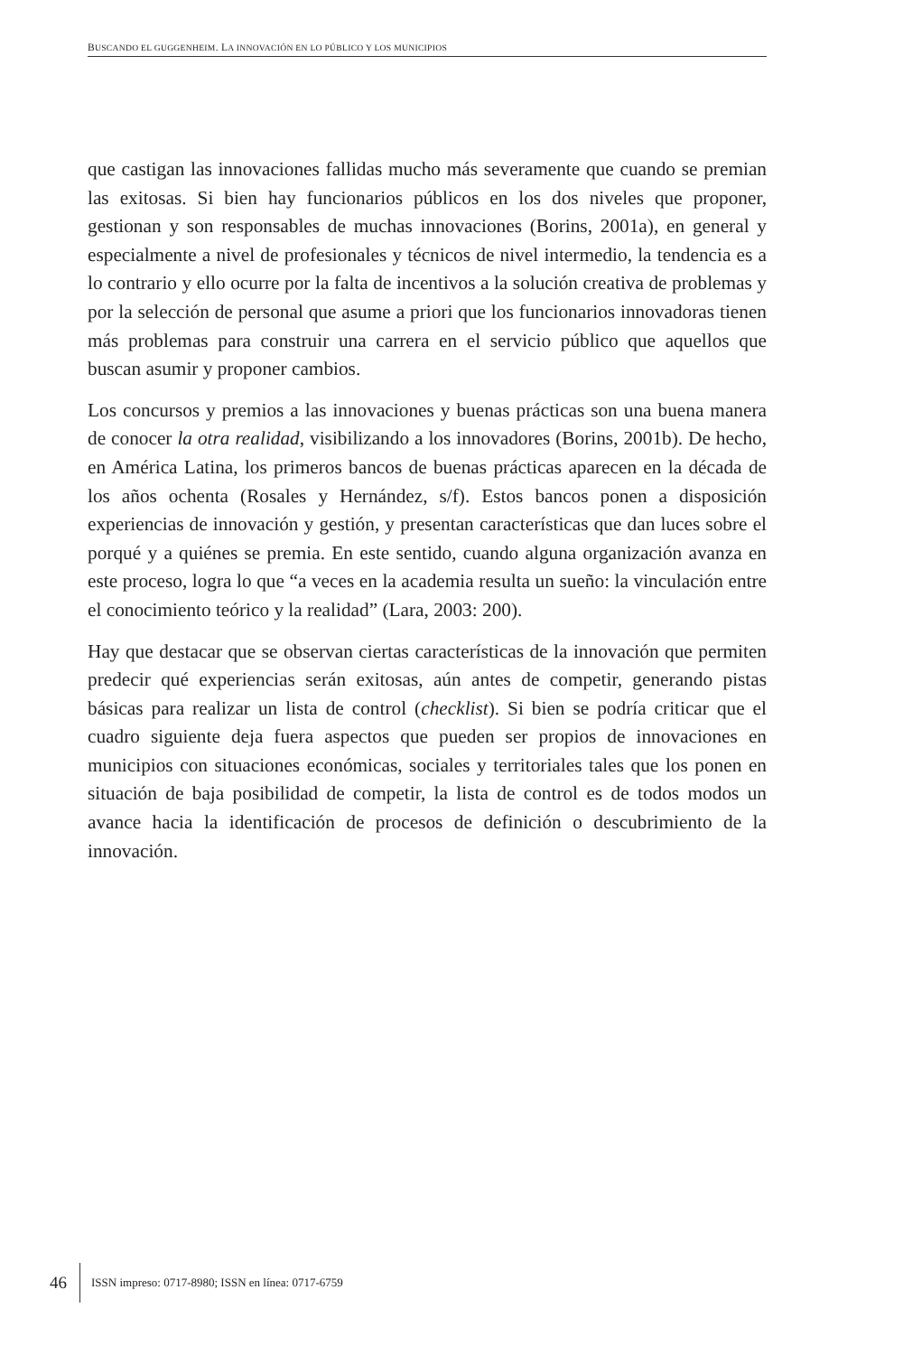BUSCANDO EL GUGGENHEIM. LA INNOVACIÓN EN LO PÚBLICO Y LOS MUNICIPIOS
que castigan las innovaciones fallidas mucho más severamente que cuando se premian las exitosas. Si bien hay funcionarios públicos en los dos niveles que proponer, gestionan y son responsables de muchas innovaciones (Borins, 2001a), en general y especialmente a nivel de profesionales y técnicos de nivel intermedio, la tendencia es a lo contrario y ello ocurre por la falta de incentivos a la solución creativa de problemas y por la selección de personal que asume a priori que los funcionarios innovadoras tienen más problemas para construir una carrera en el servicio público que aquellos que buscan asumir y proponer cambios.
Los concursos y premios a las innovaciones y buenas prácticas son una buena manera de conocer la otra realidad, visibilizando a los innovadores (Borins, 2001b). De hecho, en América Latina, los primeros bancos de buenas prácticas aparecen en la década de los años ochenta (Rosales y Hernández, s/f). Estos bancos ponen a disposición experiencias de innovación y gestión, y presentan características que dan luces sobre el porqué y a quiénes se premia. En este sentido, cuando alguna organización avanza en este proceso, logra lo que “a veces en la academia resulta un sueño: la vinculación entre el conocimiento teórico y la realidad” (Lara, 2003: 200).
Hay que destacar que se observan ciertas características de la innovación que permiten predecir qué experiencias serán exitosas, aún antes de competir, generando pistas básicas para realizar un lista de control (checklist). Si bien se podría criticar que el cuadro siguiente deja fuera aspectos que pueden ser propios de innovaciones en municipios con situaciones económicas, sociales y territoriales tales que los ponen en situación de baja posibilidad de competir, la lista de control es de todos modos un avance hacia la identificación de procesos de definición o descubrimiento de la innovación.
46 ISSN impreso: 0717-8980; ISSN en línea: 0717-6759